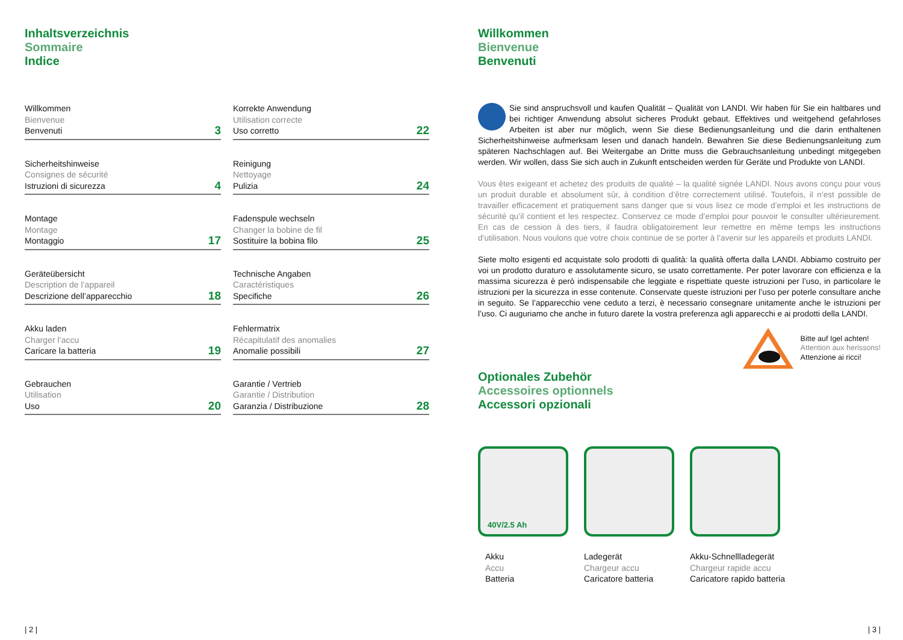Inhaltsverzeichnis
Sommaire
Indice
Willkommen
Bienvenue
Benvenuti
3
Sicherheitshinweise
Consignes de sécurité
Istruzioni di sicurezza
4
Montage
Montage
Montaggio
17
Geräteübersicht
Description de l’appareil
Descrizione dell’apparecchio
18
Akku laden
Charger l’accu
Caricare la batteria
19
Gebrauchen
Utilisation
Uso
20
Korrekte Anwendung
Utilisation correcte
Uso corretto
22
Reinigung
Nettoyage
Pulizia
24
Fadenspule wechseln
Changer la bobine de fil
Sostituire la bobina filo
25
Technische Angaben
Caractéristiques
Specifiche
26
Fehlermatrix
Récapitulatif des anomalies
Anomalie possibili
27
Garantie / Vertrieb
Garantie / Distribution
Garanzia / Distribuzione
28
| 2 |
Willkommen
Bienvenue
Benvenuti
Sie sind anspruchsvoll und kaufen Qualität – Qualität von LANDI. Wir haben für Sie ein haltbares und bei richtiger Anwendung absolut sicheres Produkt gebaut. Effektives und weitgehend gefahrloses Arbeiten ist aber nur möglich, wenn Sie diese Bedienungsanleitung und die darin enthaltenen Sicherheitshinweise aufmerksam lesen und danach handeln. Bewahren Sie diese Bedienungsanleitung zum späteren Nachschlagen auf. Bei Weitergabe an Dritte muss die Gebrauchsanleitung unbedingt mitgegeben werden. Wir wollen, dass Sie sich auch in Zukunft entscheiden werden für Geräte und Produkte von LANDI.
Vous êtes exigeant et achetez des produits de qualité – la qualité signée LANDI. Nous avons conçu pour vous un produit durable et absolument sûr, à condition d’être correctement utilisé. Toutefois, il n’est possible de travailler efficacement et pratiquement sans danger que si vous lisez ce mode d’emploi et les instructions de sécurité qu’il contient et les respectez. Conservez ce mode d’emploi pour pouvoir le consulter ultérieurement. En cas de cession à des tiers, il faudra obligatoirement leur remettre en même temps les instructions d’utilisation. Nous voulons que votre choix continue de se porter à l’avenir sur les appareils et produits LANDI.
Siete molto esigenti ed acquistate solo prodotti di qualità: la qualità offerta dalla LANDI. Abbiamo costruito per voi un prodotto duraturo e assolutamente sicuro, se usato correttamente. Per poter lavorare con efficienza e la massima sicurezza è però indispensabile che leggiate e rispettiate queste istruzioni per l’uso, in particolare le istruzioni per la sicurezza in esse contenute. Conservate queste istruzioni per l’uso per poterle consultare anche in seguito. Se l’apparecchio vene ceduto a terzi, è necessario consegnare unitamente anche le istruzioni per l’uso. Ci auguriamo che anche in futuro darete la vostra preferenza agli apparecchi e ai prodotti della LANDI.
Bitte auf Igel achten!
Attention aux herissons!
Attenzione ai ricci!
Optionales Zubehör
Accessoires optionnels
Accessori opzionali
40V/2.5 Ah
Akku
Accu
Batteria
Ladegerät
Chargeur accu
Caricatore batteria
Akku-Schnellladegerät
Chargeur rapide accu
Caricatore rapido batteria
| 3 |